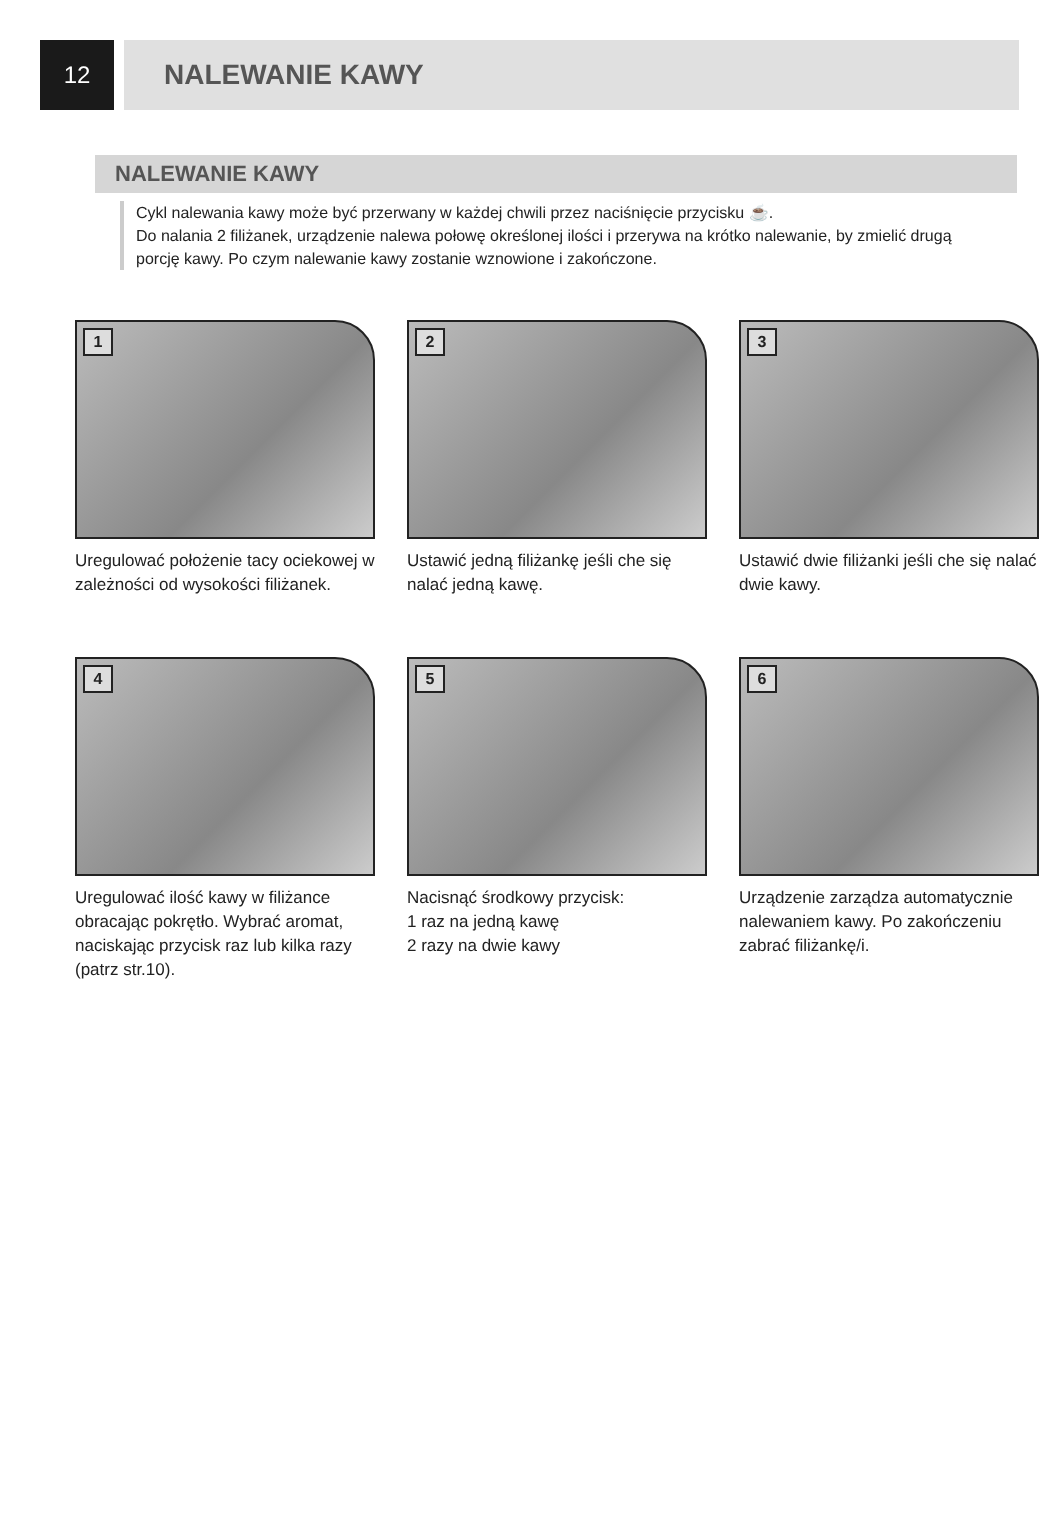12
NALEWANIE KAWY
NALEWANIE KAWY
Cykl nalewania kawy może być przerwany w każdej chwili przez naciśnięcie przycisku ☕.
Do nalania 2 filiżanek, urządzenie nalewa połowę określonej ilości i przerywa na krótko nalewanie, by zmielić drugą porcję kawy. Po czym nalewanie kawy zostanie wznowione i zakończone.
1
Uregulować położenie tacy ociekowej w zależności od wysokości filiżanek.
2
Ustawić jedną filiżankę jeśli che się nalać jedną kawę.
3
Ustawić dwie filiżanki jeśli che się nalać dwie kawy.
4
Uregulować ilość kawy w filiżance obracając pokrętło. Wybrać aromat, naciskając przycisk raz lub kilka razy (patrz str.10).
5
Nacisnąć środkowy przycisk:
1 raz na jedną kawę
2 razy na dwie kawy
6
Urządzenie zarządza automatycznie nalewaniem kawy. Po zakończeniu zabrać filiżankę/i.